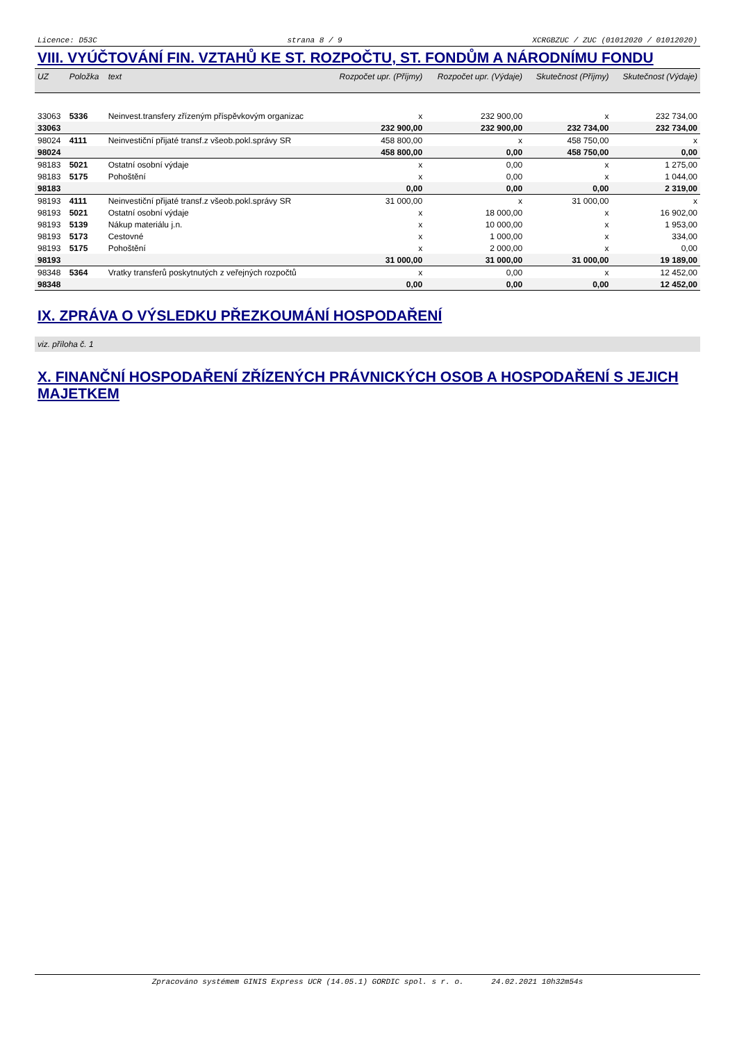Licence: D53C strana 8 / 9 XCRGBZUC / ZUC (01012020 / 01012020)
VIII. VYÚČTOVÁNÍ FIN. VZTAHŮ KE ST. ROZPOČTU, ST. FONDŮM A NÁRODNÍMU FONDU
| UZ | Položka | text | Rozpočet upr. (Příjmy) | Rozpočet upr. (Výdaje) | Skutečnost (Příjmy) | Skutečnost (Výdaje) |
| --- | --- | --- | --- | --- | --- | --- |
| 33063 | 5336 | Neinvest.transfery zřízeným příspěvkovým organizac | x | 232 900,00 | x | 232 734,00 |
| 33063 | | | 232 900,00 | 232 900,00 | 232 734,00 | 232 734,00 |
| 98024 | 4111 | Neinvestiční přijaté transf.z všeob.pokl.správy SR | 458 800,00 | x | 458 750,00 | x |
| 98024 | | | 458 800,00 | 0,00 | 458 750,00 | 0,00 |
| 98183 | 5021 | Ostatní osobní výdaje | x | 0,00 | x | 1 275,00 |
| 98183 | 5175 | Pohoštění | x | 0,00 | x | 1 044,00 |
| 98183 | | | 0,00 | 0,00 | 0,00 | 2 319,00 |
| 98193 | 4111 | Neinvestiční přijaté transf.z všeob.pokl.správy SR | 31 000,00 | x | 31 000,00 | x |
| 98193 | 5021 | Ostatní osobní výdaje | x | 18 000,00 | x | 16 902,00 |
| 98193 | 5139 | Nákup materiálu j.n. | x | 10 000,00 | x | 1 953,00 |
| 98193 | 5173 | Cestovné | x | 1 000,00 | x | 334,00 |
| 98193 | 5175 | Pohoštění | x | 2 000,00 | x | 0,00 |
| 98193 | | | 31 000,00 | 31 000,00 | 31 000,00 | 19 189,00 |
| 98348 | 5364 | Vratky transferů poskytnutých z veřejných rozpočtů | x | 0,00 | x | 12 452,00 |
| 98348 | | | 0,00 | 0,00 | 0,00 | 12 452,00 |
IX. ZPRÁVA O VÝSLEDKU PŘEZKOUMÁNÍ HOSPODAŘENÍ
viz. příloha č. 1
X. FINANČNÍ HOSPODAŘENÍ ZŘÍZENÝCH PRÁVNICKÝCH OSOB A HOSPODAŘENÍ S JEJICH MAJETKEM
Zpracováno systémem GINIS Express UCR (14.05.1) GORDIC spol. s r. o. 24.02.2021 10h32m54s